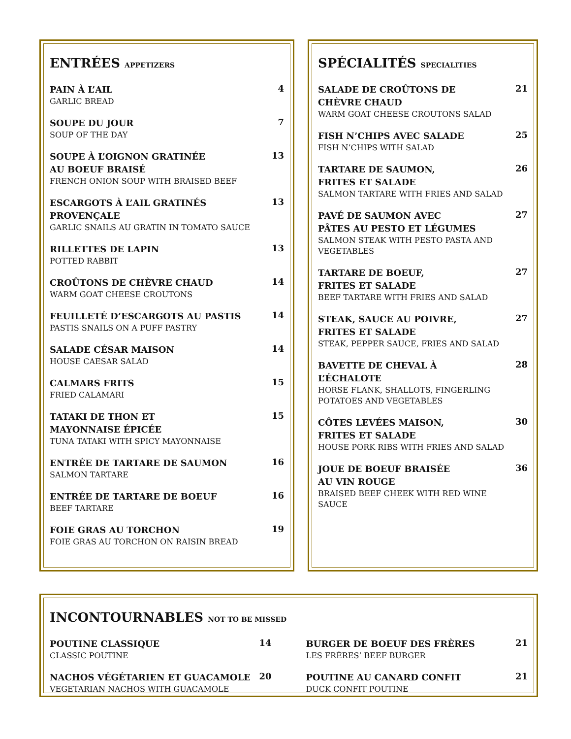ENTRÉES APPETIZERS
PAIN À L’AIL
GARLIC BREAD
4
SOUPE DU JOUR
SOUP OF THE DAY
7
SOUPE À L’OIGNON GRATINÉE
AU BOEUF BRAISÉ
FRENCH ONION SOUP WITH BRAISED BEEF
13
ESCARGOTS À L’AIL GRATINÉS
PROVENÇALE
GARLIC SNAILS AU GRATIN IN TOMATO SAUCE
13
RILLETTES DE LAPIN
POTTED RABBIT
13
CROÛTONS DE CHÈVRE CHAUD
WARM GOAT CHEESE CROUTONS
14
FEUILLETÉ D’ESCARGOTS AU PASTIS
PASTIS SNAILS ON A PUFF PASTRY
14
SALADE CÉSAR MAISON
HOUSE CAESAR SALAD
14
CALMARS FRITS
FRIED CALAMARI
15
TATAKI DE THON ET
MAYONNAISE ÉPICÉE
TUNA TATAKI WITH SPICY MAYONNAISE
15
ENTRÉE DE TARTARE DE SAUMON
SALMON TARTARE
16
ENTRÉE DE TARTARE DE BOEUF
BEEF TARTARE
16
FOIE GRAS AU TORCHON
FOIE GRAS AU TORCHON ON RAISIN BREAD
19
SPÉCIALITÉS SPECIALITIES
SALADE DE CROÛTONS DE
CHÈVRE CHAUD
WARM GOAT CHEESE CROUTONS SALAD
21
FISH N’CHIPS AVEC SALADE
FISH N’CHIPS WITH SALAD
25
TARTARE DE SAUMON,
FRITES ET SALADE
SALMON TARTARE WITH FRIES AND SALAD
26
PAVÉ DE SAUMON AVEC
PÂTES AU PESTO ET LÉGUMES
SALMON STEAK WITH PESTO PASTA AND
VEGETABLES
27
TARTARE DE BOEUF,
FRITES ET SALADE
BEEF TARTARE WITH FRIES AND SALAD
27
STEAK, SAUCE AU POIVRE,
FRITES ET SALADE
STEAK, PEPPER SAUCE, FRIES AND SALAD
27
BAVETTE DE CHEVAL À
L’ÉCHALOTE
HORSE FLANK, SHALLOTS, FINGERLING
POTATOES AND VEGETABLES
28
CÔTES LEVÉES MAISON,
FRITES ET SALADE
HOUSE PORK RIBS WITH FRIES AND SALAD
30
JOUE DE BOEUF BRAISÉE
AU VIN ROUGE
BRAISED BEEF CHEEK WITH RED WINE
SAUCE
36
INCONTOURNABLES NOT TO BE MISSED
POUTINE CLASSIQUE
CLASSIC POUTINE
14
NACHOS VÉGÉTARIEN ET GUACAMOLE
VEGETARIAN NACHOS WITH GUACAMOLE
20
BURGER DE BOEUF DES FRÈRES
LES FRÈRES’ BEEF BURGER
21
POUTINE AU CANARD CONFIT
DUCK CONFIT POUTINE
21